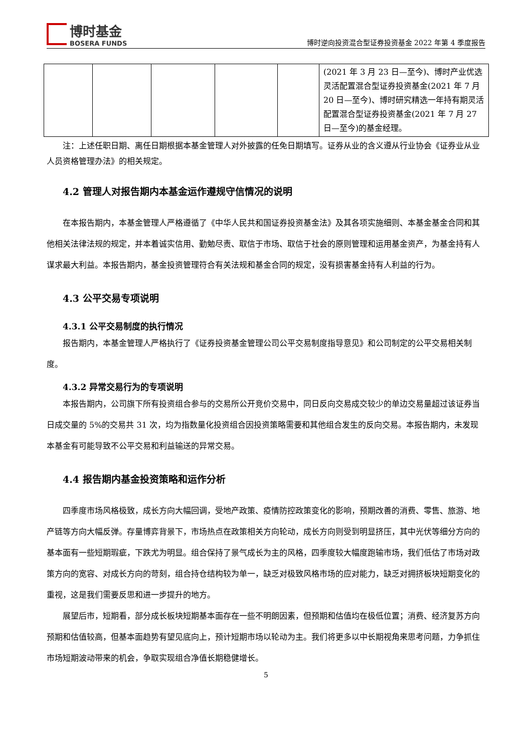博时基金
BOSERA FUNDS
博时逆向投资混合型证券投资基金 2022 年第 4 季度报告
| | | | | | (2021 年 3 月 23 日—至今)、博时产业优选灵活配置混合型证券投资基金(2021 年 7 月 20 日—至今)、博时研究精选一年持有期灵活配置混合型证券投资基金(2021 年 7 月 27 日—至今)的基金经理。 |
注：上述任职日期、离任日期根据本基金管理人对外披露的任免日期填写。证券从业的含义遵从行业协会《证券业从业人员资格管理办法》的相关规定。
4.2 管理人对报告期内本基金运作遵规守信情况的说明
在本报告期内，本基金管理人严格遵循了《中华人民共和国证券投资基金法》及其各项实施细则、本基金基金合同和其他相关法律法规的规定，并本着诚实信用、勤勉尽责、取信于市场、取信于社会的原则管理和运用基金资产，为基金持有人谋求最大利益。本报告期内，基金投资管理符合有关法规和基金合同的规定，没有损害基金持有人利益的行为。
4.3 公平交易专项说明
4.3.1 公平交易制度的执行情况
报告期内，本基金管理人严格执行了《证券投资基金管理公司公平交易制度指导意见》和公司制定的公平交易相关制度。
4.3.2 异常交易行为的专项说明
本报告期内，公司旗下所有投资组合参与的交易所公开竞价交易中，同日反向交易成交较少的单边交易量超过该证券当日成交量的 5%的交易共 31 次，均为指数量化投资组合因投资策略需要和其他组合发生的反向交易。本报告期内，未发现本基金有可能导致不公平交易和利益输送的异常交易。
4.4 报告期内基金投资策略和运作分析
四季度市场风格极致，成长方向大幅回调，受地产政策、疫情防控政策变化的影响，预期改善的消费、零售、旅游、地产链等方向大幅反弹。存量博弈背景下，市场热点在政策相关方向轮动，成长方向则受到明显挤压，其中光伏等细分方向的基本面有一些短期瑕疵，下跌尤为明显。组合保持了景气成长为主的风格，四季度较大幅度跑输市场，我们低估了市场对政策方向的宽容、对成长方向的苛刻，组合持仓结构较为单一，缺乏对极致风格市场的应对能力，缺乏对拥挤板块短期变化的重视，这是我们需要反思和进一步提升的地方。
展望后市，短期看，部分成长板块短期基本面存在一些不明朗因素，但预期和估值均在极低位置；消费、经济复苏方向预期和估值较高，但基本面趋势有望见底向上，预计短期市场以轮动为主。我们将更多以中长期视角来思考问题，力争抓住市场短期波动带来的机会，争取实现组合净值长期稳健增长。
5